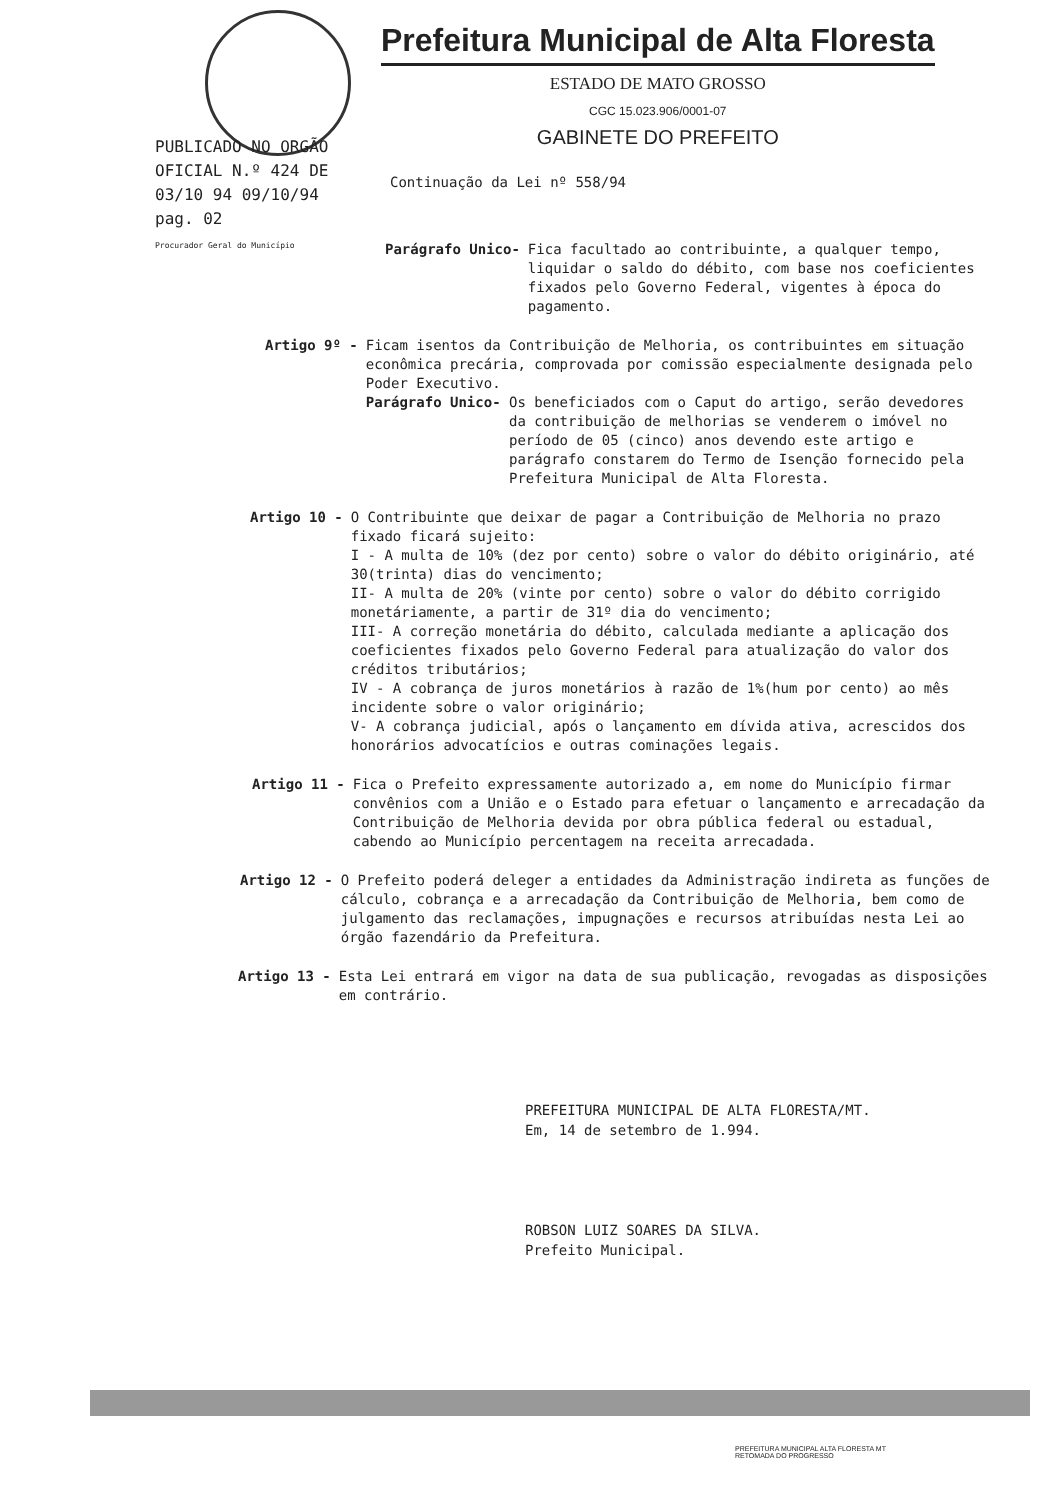Prefeitura Municipal de Alta Floresta
ESTADO DE MATO GROSSO
CGC 15.023.906/0001-07
GABINETE DO PREFEITO
PUBLICADO NO ORGÃO
OFICIAL N.º 424 DE
03/10 94 09/10/94
pag. 02
Procurador Geral do Município
Continuação da Lei nº 558/94
Parágrafo Unico- Fica facultado ao contribuinte, a qualquer tempo, liquidar o saldo do débito, com base nos coeficientes fixados pelo Governo Federal, vigentes à época do pagamento.
Artigo 9º - Ficam isentos da Contribuição de Melhoria, os contribuintes em situação econômica precária, comprovada por comissão especialmente designada pelo Poder Executivo.
Parágrafo Unico- Os beneficiados com o Caput do artigo, serão devedores da contribuição de melhorias se venderem o imóvel no período de 05 (cinco) anos devendo este artigo e parágrafo constarem do Termo de Isenção fornecido pela Prefeitura Municipal de Alta Floresta.
Artigo 10 - O Contribuinte que deixar de pagar a Contribuição de Melhoria no prazo fixado ficará sujeito:
I - A multa de 10% (dez por cento) sobre o valor do débito originário, até 30(trinta) dias do vencimento;
II- A multa de 20% (vinte por cento) sobre o valor do débito corrigido monetáriamente, a partir de 31º dia do vencimento;
III- A correção monetária do débito, calculada mediante a aplicação dos coeficientes fixados pelo Governo Federal para atualização do valor dos créditos tributários;
IV - A cobrança de juros monetários à razão de 1%(hum por cento) ao mês incidente sobre o valor originário;
V- A cobrança judicial, após o lançamento em dívida ativa, acrescidos dos honorários advocatícios e outras cominações legais.
Artigo 11 - Fica o Prefeito expressamente autorizado a, em nome do Município firmar convênios com a União e o Estado para efetuar o lançamento e arrecadação da Contribuição de Melhoria devida por obra pública federal ou estadual, cabendo ao Município percentagem na receita arrecadada.
Artigo 12 - O Prefeito poderá deleger a entidades da Administração indireta as funções de cálculo, cobrança e a arrecadação da Contribuição de Melhoria, bem como de julgamento das reclamações, impugnações e recursos atribuídas nesta Lei ao órgão fazendário da Prefeitura.
Artigo 13 - Esta Lei entrará em vigor na data de sua publicação, revogadas as disposições em contrário.
PREFEITURA MUNICIPAL DE ALTA FLORESTA/MT.
Em, 14 de setembro de 1.994.
ROBSON LUIZ SOARES DA SILVA.
Prefeito Municipal.
PREFEITURA MUNICIPAL ALTA FLORESTA MT
RETOMADA DO PROGRESSO